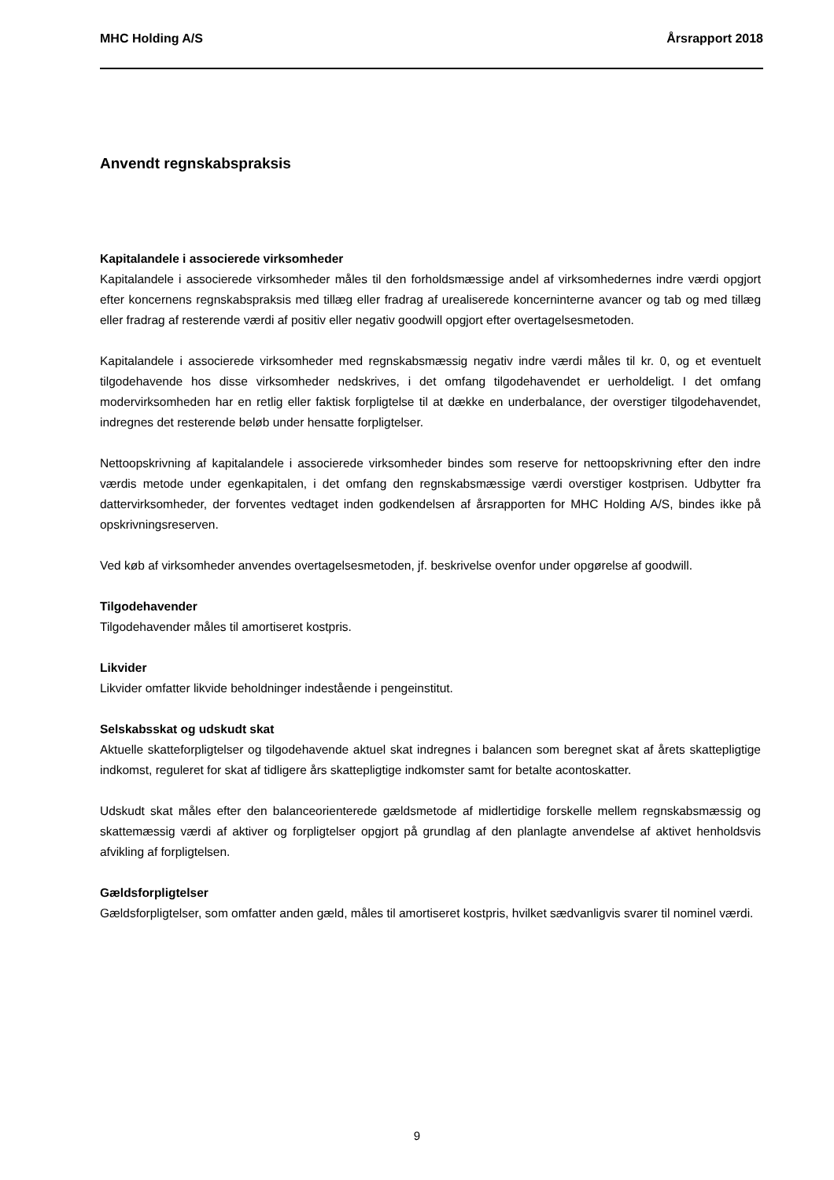MHC Holding A/S Årsrapport 2018
Anvendt regnskabspraksis
Kapitalandele i associerede virksomheder
Kapitalandele i associerede virksomheder måles til den forholdsmæssige andel af virksomhedernes indre værdi opgjort efter koncernens regnskabspraksis med tillæg eller fradrag af urealiserede koncerninterne avancer og tab og med tillæg eller fradrag af resterende værdi af positiv eller negativ goodwill opgjort efter overtagelsesmetoden.
Kapitalandele i associerede virksomheder med regnskabsmæssig negativ indre værdi måles til kr. 0, og et eventuelt tilgodehavende hos disse virksomheder nedskrives, i det omfang tilgodehavendet er uerholdeligt. I det omfang modervirksomheden har en retlig eller faktisk forpligtelse til at dække en underbalance, der overstiger tilgodehavendet, indregnes det resterende beløb under hensatte forpligtelser.
Nettoopskrivning af kapitalandele i associerede virksomheder bindes som reserve for nettoopskrivning efter den indre værdis metode under egenkapitalen, i det omfang den regnskabsmæssige værdi overstiger kostprisen. Udbytter fra dattervirksomheder, der forventes vedtaget inden godkendelsen af årsrapporten for MHC Holding A/S, bindes ikke på opskrivningsreserven.
Ved køb af virksomheder anvendes overtagelsesmetoden, jf. beskrivelse ovenfor under opgørelse af goodwill.
Tilgodehavender
Tilgodehavender måles til amortiseret kostpris.
Likvider
Likvider omfatter likvide beholdninger indestående i pengeinstitut.
Selskabsskat og udskudt skat
Aktuelle skatteforpligtelser og tilgodehavende aktuel skat indregnes i balancen som beregnet skat af årets skattepligtige indkomst, reguleret for skat af tidligere års skattepligtige indkomster samt for betalte acontoskatter.
Udskudt skat måles efter den balanceorienterede gældsmetode af midlertidige forskelle mellem regnskabsmæssig og skattemæssig værdi af aktiver og forpligtelser opgjort på grundlag af den planlagte anvendelse af aktivet henholdsvis afvikling af forpligtelsen.
Gældsforpligtelser
Gældsforpligtelser, som omfatter anden gæld, måles til amortiseret kostpris, hvilket sædvanligvis svarer til nominel værdi.
9